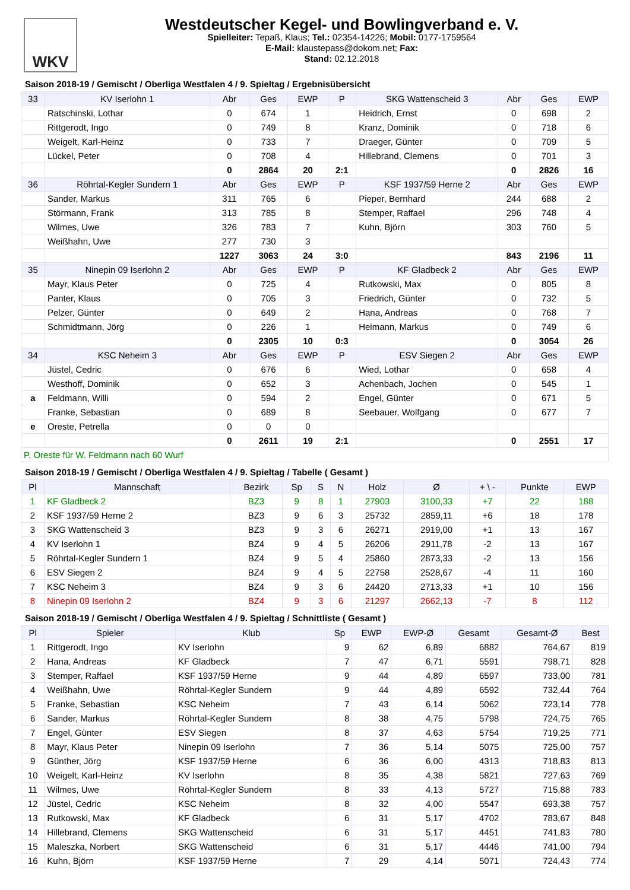WKV
Westdeutscher Kegel- und Bowlingverband e. V.
Spielleiter: Tepaß, Klaus; Tel.: 02354-14226; Mobil: 0177-1759564
E-Mail: klaustepass@dokom.net; Fax:
Stand: 02.12.2018
Saison 2018-19 / Gemischt / Oberliga Westfalen 4 / 9. Spieltag / Ergebnisübersicht
| 33 | KV Iserlohn 1 | Abr | Ges | EWP | P | SKG Wattenscheid 3 | Abr | Ges | EWP |
| --- | --- | --- | --- | --- | --- | --- | --- | --- | --- |
| | Ratschinski, Lothar | 0 | 674 | 1 | | Heidrich, Ernst | 0 | 698 | 2 |
| | Rittgerodt, Ingo | 0 | 749 | 8 | | Kranz, Dominik | 0 | 718 | 6 |
| | Weigelt, Karl-Heinz | 0 | 733 | 7 | | Draeger, Günter | 0 | 709 | 5 |
| | Lückel, Peter | 0 | 708 | 4 | | Hillebrand, Clemens | 0 | 701 | 3 |
| | | 0 | 2864 | 20 | 2:1 | | 0 | 2826 | 16 |
| 36 | Röhrtal-Kegler Sundern 1 | Abr | Ges | EWP | P | KSF 1937/59 Herne 2 | Abr | Ges | EWP |
| | Sander, Markus | 311 | 765 | 6 | | Pieper, Bernhard | 244 | 688 | 2 |
| | Störmann, Frank | 313 | 785 | 8 | | Stemper, Raffael | 296 | 748 | 4 |
| | Wilmes, Uwe | 326 | 783 | 7 | | Kuhn, Björn | 303 | 760 | 5 |
| | Weißhahn, Uwe | 277 | 730 | 3 | | | | | |
| | | 1227 | 3063 | 24 | 3:0 | | 843 | 2196 | 11 |
| 35 | Ninepin 09 Iserlohn 2 | Abr | Ges | EWP | P | KF Gladbeck 2 | Abr | Ges | EWP |
| | Mayr, Klaus Peter | 0 | 725 | 4 | | Rutkowski, Max | 0 | 805 | 8 |
| | Panter, Klaus | 0 | 705 | 3 | | Friedrich, Günter | 0 | 732 | 5 |
| | Pelzer, Günter | 0 | 649 | 2 | | Hana, Andreas | 0 | 768 | 7 |
| | Schmidtmann, Jörg | 0 | 226 | 1 | | Heimann, Markus | 0 | 749 | 6 |
| | | 0 | 2305 | 10 | 0:3 | | 0 | 3054 | 26 |
| 34 | KSC Neheim 3 | Abr | Ges | EWP | P | ESV Siegen 2 | Abr | Ges | EWP |
| | Jüstel, Cedric | 0 | 676 | 6 | | Wied, Lothar | 0 | 658 | 4 |
| | Westhoff, Dominik | 0 | 652 | 3 | | Achenbach, Jochen | 0 | 545 | 1 |
| a | Feldmann, Willi | 0 | 594 | 2 | | Engel, Günter | 0 | 671 | 5 |
| | Franke, Sebastian | 0 | 689 | 8 | | Seebauer, Wolfgang | 0 | 677 | 7 |
| e | Oreste, Petrella | 0 | 0 | 0 | | | | | |
| | | 0 | 2611 | 19 | 2:1 | | 0 | 2551 | 17 |
| P. Oreste für W. Feldmann nach 60 Wurf | | | | | | | | | |
Saison 2018-19 / Gemischt / Oberliga Westfalen 4 / 9. Spieltag / Tabelle ( Gesamt )
| Pl | Mannschaft | Bezirk | Sp | S | N | Holz | Ø | + \ - | Punkte | EWP |
| --- | --- | --- | --- | --- | --- | --- | --- | --- | --- | --- |
| 1 | KF Gladbeck 2 | BZ3 | 9 | 8 | 1 | 27903 | 3100,33 | +7 | 22 | 188 |
| 2 | KSF 1937/59 Herne 2 | BZ3 | 9 | 6 | 3 | 25732 | 2859,11 | +6 | 18 | 178 |
| 3 | SKG Wattenscheid 3 | BZ3 | 9 | 3 | 6 | 26271 | 2919,00 | +1 | 13 | 167 |
| 4 | KV Iserlohn 1 | BZ4 | 9 | 4 | 5 | 26206 | 2911,78 | -2 | 13 | 167 |
| 5 | Röhrtal-Kegler Sundern 1 | BZ4 | 9 | 5 | 4 | 25860 | 2873,33 | -2 | 13 | 156 |
| 6 | ESV Siegen 2 | BZ4 | 9 | 4 | 5 | 22758 | 2528,67 | -4 | 11 | 160 |
| 7 | KSC Neheim 3 | BZ4 | 9 | 3 | 6 | 24420 | 2713,33 | +1 | 10 | 156 |
| 8 | Ninepin 09 Iserlohn 2 | BZ4 | 9 | 3 | 6 | 21297 | 2662,13 | -7 | 8 | 112 |
Saison 2018-19 / Gemischt / Oberliga Westfalen 4 / 9. Spieltag / Schnittliste ( Gesamt )
| Pl | Spieler | Klub | Sp | EWP | EWP-Ø | Gesamt | Gesamt-Ø | Best |
| --- | --- | --- | --- | --- | --- | --- | --- | --- |
| 1 | Rittgerodt, Ingo | KV Iserlohn | 9 | 62 | 6,89 | 6882 | 764,67 | 819 |
| 2 | Hana, Andreas | KF Gladbeck | 7 | 47 | 6,71 | 5591 | 798,71 | 828 |
| 3 | Stemper, Raffael | KSF 1937/59 Herne | 9 | 44 | 4,89 | 6597 | 733,00 | 781 |
| 4 | Weißhahn, Uwe | Röhrtal-Kegler Sundern | 9 | 44 | 4,89 | 6592 | 732,44 | 764 |
| 5 | Franke, Sebastian | KSC Neheim | 7 | 43 | 6,14 | 5062 | 723,14 | 778 |
| 6 | Sander, Markus | Röhrtal-Kegler Sundern | 8 | 38 | 4,75 | 5798 | 724,75 | 765 |
| 7 | Engel, Günter | ESV Siegen | 8 | 37 | 4,63 | 5754 | 719,25 | 771 |
| 8 | Mayr, Klaus Peter | Ninepin 09 Iserlohn | 7 | 36 | 5,14 | 5075 | 725,00 | 757 |
| 9 | Günther, Jörg | KSF 1937/59 Herne | 6 | 36 | 6,00 | 4313 | 718,83 | 813 |
| 10 | Weigelt, Karl-Heinz | KV Iserlohn | 8 | 35 | 4,38 | 5821 | 727,63 | 769 |
| 11 | Wilmes, Uwe | Röhrtal-Kegler Sundern | 8 | 33 | 4,13 | 5727 | 715,88 | 783 |
| 12 | Jüstel, Cedric | KSC Neheim | 8 | 32 | 4,00 | 5547 | 693,38 | 757 |
| 13 | Rutkowski, Max | KF Gladbeck | 6 | 31 | 5,17 | 4702 | 783,67 | 848 |
| 14 | Hillebrand, Clemens | SKG Wattenscheid | 6 | 31 | 5,17 | 4451 | 741,83 | 780 |
| 15 | Maleszka, Norbert | SKG Wattenscheid | 6 | 31 | 5,17 | 4446 | 741,00 | 794 |
| 16 | Kuhn, Björn | KSF 1937/59 Herne | 7 | 29 | 4,14 | 5071 | 724,43 | 774 |